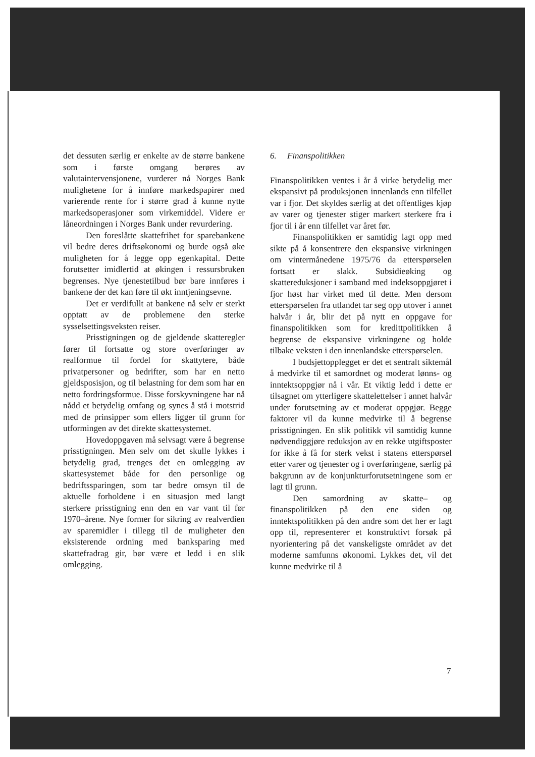det dessuten særlig er enkelte av de større bankene som i første omgang berøres av valutaintervensjonene, vurderer nå Norges Bank mulighetene for å innføre markedspapirer med varierende rente for i større grad å kunne nytte markedsoperasjoner som virkemiddel. Videre er låneordningen i Norges Bank under revurdering.
Den foreslåtte skattefrihet for sparebankene vil bedre deres driftsøkonomi og burde også øke muligheten for å legge opp egenkapital. Dette forutsetter imidlertid at økingen i ressursbruken begrenses. Nye tjenestetilbud bør bare innføres i bankene der det kan føre til økt inntjeningsevne.
Det er verdifullt at bankene nå selv er sterkt opptatt av de problemene den sterke sysselsettingsveksten reiser.
Prisstigningen og de gjeldende skatteregler fører til fortsatte og store overføringer av realformue til fordel for skattytere, både privatpersoner og bedrifter, som har en netto gjeldsposisjon, og til belastning for dem som har en netto fordringsformue. Disse forskyvningene har nå nådd et betydelig omfang og synes å stå i motstrid med de prinsipper som ellers ligger til grunn for utformingen av det direkte skattesystemet.
Hovedoppgaven må selvsagt være å begrense prisstigningen. Men selv om det skulle lykkes i betydelig grad, trenges det en omlegging av skattesystemet både for den personlige og bedriftssparingen, som tar bedre omsyn til de aktuelle forholdene i en situasjon med langt sterkere prisstigning enn den en var vant til før 1970–årene. Nye former for sikring av realverdien av sparemidler i tillegg til de muligheter den eksisterende ordning med banksparing med skattefradrag gir, bør være et ledd i en slik omlegging.
6. Finanspolitikken
Finanspolitikken ventes i år å virke betydelig mer ekspansivt på produksjonen innenlands enn tilfellet var i fjor. Det skyldes særlig at det offentliges kjøp av varer og tjenester stiger markert sterkere fra i fjor til i år enn tilfellet var året før.
Finanspolitikken er samtidig lagt opp med sikte på å konsentrere den ekspansive virkningen om vintermånedene 1975/76 da etterspørselen fortsatt er slakk. Subsidieøking og skattereduksjoner i samband med indeksoppgjøret i fjor høst har virket med til dette. Men dersom etterspørselen fra utlandet tar seg opp utover i annet halvår i år, blir det på nytt en oppgave for finanspolitikken som for kredittpolitikken å begrense de ekspansive virkningene og holde tilbake veksten i den innenlandske etterspørselen.
I budsjettopplegget er det et sentralt siktemål å medvirke til et samordnet og moderat lønns- og inntektsoppgjør nå i vår. Et viktig ledd i dette er tilsagnet om ytterligere skattelettelser i annet halvår under forutsetning av et moderat oppgjør. Begge faktorer vil da kunne medvirke til å begrense prisstigningen. En slik politikk vil samtidig kunne nødvendiggjøre reduksjon av en rekke utgiftsposter for ikke å få for sterk vekst i statens etterspørsel etter varer og tjenester og i overføringene, særlig på bakgrunn av de konjunkturforutsetningene som er lagt til grunn.
Den samordning av skatte– og finanspolitikken på den ene siden og inntektspolitikken på den andre som det her er lagt opp til, representerer et konstruktivt forsøk på nyorientering på det vanskeligste området av det moderne samfunns økonomi. Lykkes det, vil det kunne medvirke til å
7